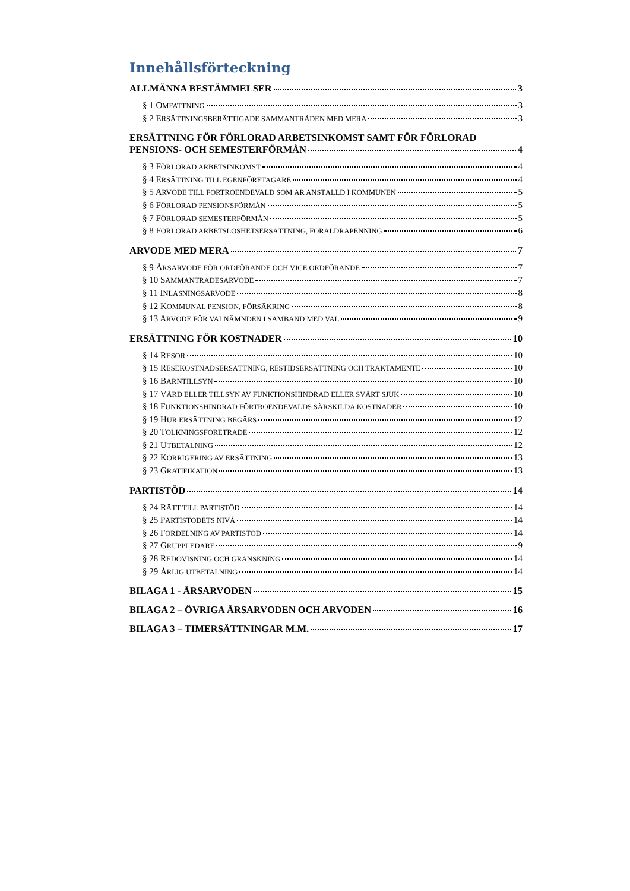Innehållsförteckning
ALLMÄNNA BESTÄMMELSER 3
§ 1 OMFATTNING 3
§ 2 ERSÄTTNINGSBERÄTTIGADE SAMMANTRÄDEN MED MERA 3
ERSÄTTNING FÖR FÖRLORAD ARBETSINKOMST SAMT FÖR FÖRLORAD
PENSIONS- OCH SEMESTERFÖRMÅN 4
§ 3 FÖRLORAD ARBETSINKOMST 4
§ 4 ERSÄTTNING TILL EGENFÖRETAGARE 4
§ 5 ARVODE TILL FÖRTROENDEVALD SOM ÄR ANSTÄLLD I KOMMUNEN 5
§ 6 FÖRLORAD PENSIONSFÖRMÅN 5
§ 7 FÖRLORAD SEMESTERFÖRMÅN 5
§ 8 FÖRLORAD ARBETSLÖSHETSERSÄTTNING, FÖRÄLDRAPENNING 6
ARVODE MED MERA 7
§ 9 ÅRSARVODE FÖR ORDFÖRANDE OCH VICE ORDFÖRANDE 7
§ 10 SAMMANTRÄDESARVODE 7
§ 11 INLÄSNINGSARVODE 8
§ 12 KOMMUNAL PENSION, FÖRSÄKRING 8
§ 13 ARVODE FÖR VALNÄMNDEN I SAMBAND MED VAL 9
ERSÄTTNING FÖR KOSTNADER 10
§ 14 RESOR 10
§ 15 RESEKOSTNADSERSÄTTNING, RESTIDSERSÄTTNING OCH TRAKTAMENTE 10
§ 16 BARNTILLSYN 10
§ 17 VÅRD ELLER TILLSYN AV FUNKTIONSHINDRAD ELLER SVÅRT SJUK 10
§ 18 FUNKTIONSHINDRAD FÖRTROENDEVALDS SÄRSKILDA KOSTNADER 10
§ 19 HUR ERSÄTTNING BEGÄRS 12
§ 20 TOLKNINGSFÖRETRÄDE 12
§ 21 UTBETALNING 12
§ 22 KORRIGERING AV ERSÄTTNING 13
§ 23 GRATIFIKATION 13
PARTISTÖD 14
§ 24 RÄTT TILL PARTISTÖD 14
§ 25 PARTISTÖDETS NIVÅ 14
§ 26 FÖRDELNING AV PARTISTÖD 14
§ 27 GRUPPLEDARE 9
§ 28 REDOVISNING OCH GRANSKNING 14
§ 29 ÅRLIG UTBETALNING 14
BILAGA 1 - ÅRSARVODEN 15
BILAGA 2 – ÖVRIGA ÅRSARVODEN OCH ARVODEN 16
BILAGA 3 – TIMERSÄTTNINGAR M.M. 17